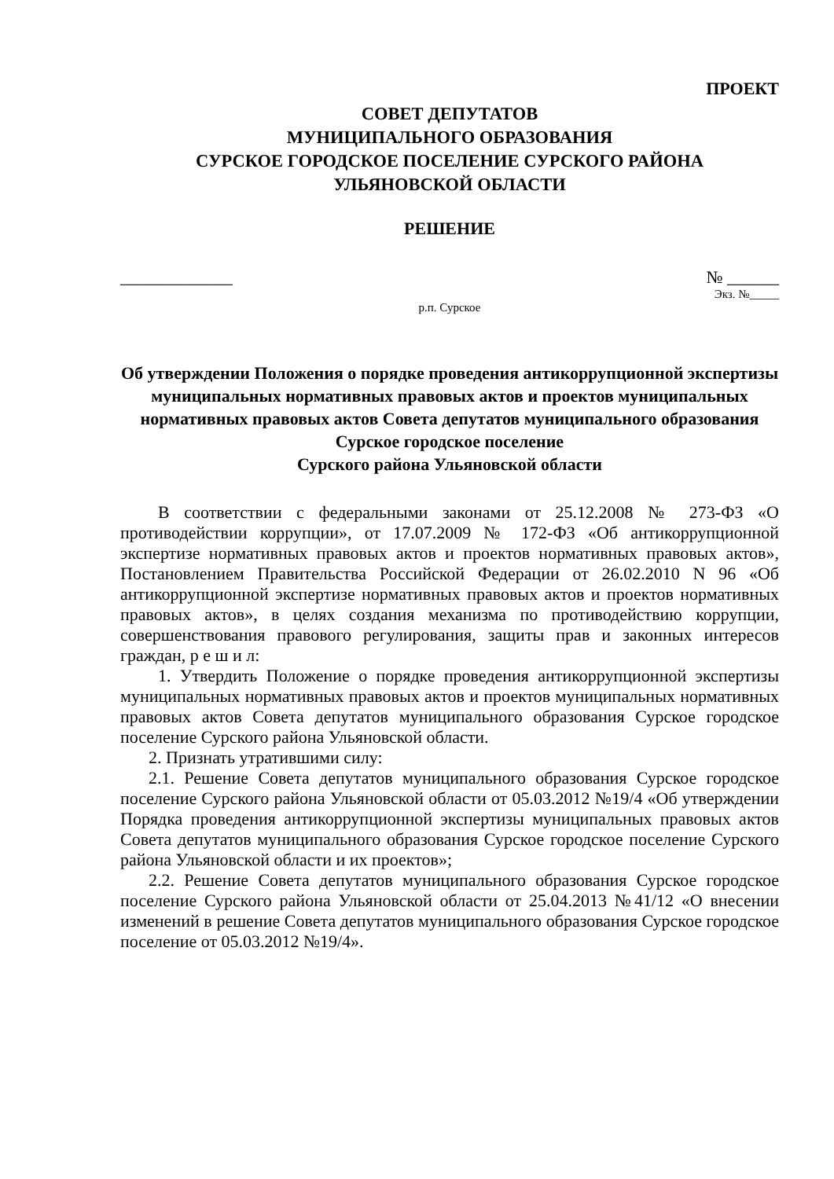ПРОЕКТ
СОВЕТ ДЕПУТАТОВ
МУНИЦИПАЛЬНОГО ОБРАЗОВАНИЯ
СУРСКОЕ ГОРОДСКОЕ ПОСЕЛЕНИЕ СУРСКОГО РАЙОНА
УЛЬЯНОВСКОЙ ОБЛАСТИ
РЕШЕНИЕ
_____________ № ______
Экз. №_____
р.п. Сурское
Об утверждении Положения о порядке проведения антикоррупционной экспертизы муниципальных нормативных правовых актов и проектов муниципальных нормативных правовых актов Совета депутатов муниципального образования Сурское городское поселение
Сурского района Ульяновской области
В соответствии с федеральными законами от 25.12.2008 № 273-ФЗ «О противодействии коррупции», от 17.07.2009 № 172-ФЗ «Об антикоррупционной экспертизе нормативных правовых актов и проектов нормативных правовых актов», Постановлением Правительства Российской Федерации от 26.02.2010 N 96 «Об антикоррупционной экспертизе нормативных правовых актов и проектов нормативных правовых актов», в целях создания механизма по противодействию коррупции, совершенствования правового регулирования, защиты прав и законных интересов граждан, р е ш и л:
1. Утвердить Положение о порядке проведения антикоррупционной экспертизы муниципальных нормативных правовых актов и проектов муниципальных нормативных правовых актов Совета депутатов муниципального образования Сурское городское поселение Сурского района Ульяновской области.
2. Признать утратившими силу:
2.1. Решение Совета депутатов муниципального образования Сурское городское поселение Сурского района Ульяновской области от 05.03.2012 №19/4 «Об утверждении Порядка проведения антикоррупционной экспертизы муниципальных правовых актов Совета депутатов муниципального образования Сурское городское поселение Сурского района Ульяновской области и их проектов»;
2.2. Решение Совета депутатов муниципального образования Сурское городское поселение Сурского района Ульяновской области от 25.04.2013 №41/12 «О внесении изменений в решение Совета депутатов муниципального образования Сурское городское поселение от 05.03.2012 №19/4».